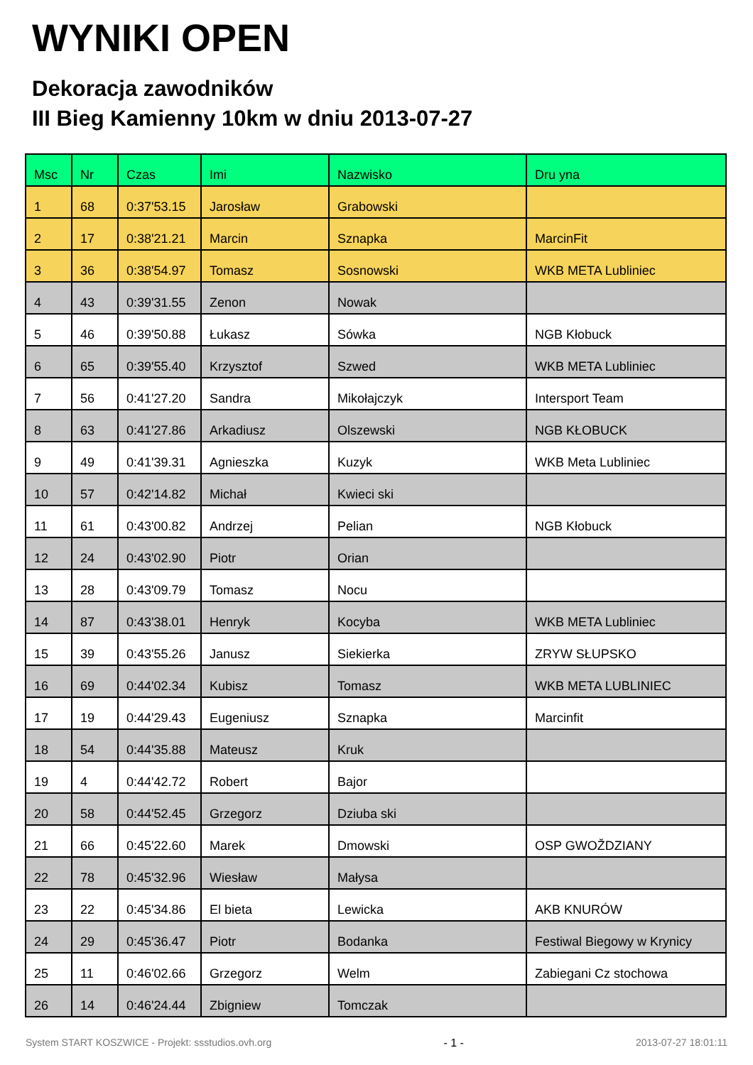WYNIKI OPEN
Dekoracja zawodników
III Bieg Kamienny 10km w dniu 2013-07-27
| Msc | Nr | Czas | Imi | Nazwisko | Dru yna |
| --- | --- | --- | --- | --- | --- |
| 1 | 68 | 0:37'53.15 | Jarosław | Grabowski | |
| 2 | 17 | 0:38'21.21 | Marcin | Sznapka | MarcinFit |
| 3 | 36 | 0:38'54.97 | Tomasz | Sosnowski | WKB META Lubliniec |
| 4 | 43 | 0:39'31.55 | Zenon | Nowak | |
| 5 | 46 | 0:39'50.88 | Łukasz | Sówka | NGB Kłobuck |
| 6 | 65 | 0:39'55.40 | Krzysztof | Szwed | WKB META Lubliniec |
| 7 | 56 | 0:41'27.20 | Sandra | Mikołajczyk | Intersport Team |
| 8 | 63 | 0:41'27.86 | Arkadiusz | Olszewski | NGB KŁOBUCK |
| 9 | 49 | 0:41'39.31 | Agnieszka | Kuzyk | WKB Meta Lubliniec |
| 10 | 57 | 0:42'14.82 | Michał | Kwieci ski | |
| 11 | 61 | 0:43'00.82 | Andrzej | Pelian | NGB Kłobuck |
| 12 | 24 | 0:43'02.90 | Piotr | Orian | |
| 13 | 28 | 0:43'09.79 | Tomasz | Nocu | |
| 14 | 87 | 0:43'38.01 | Henryk | Kocyba | WKB META Lubliniec |
| 15 | 39 | 0:43'55.26 | Janusz | Siekierka | ZRYW SŁUPSKO |
| 16 | 69 | 0:44'02.34 | Kubisz | Tomasz | WKB META LUBLINIEC |
| 17 | 19 | 0:44'29.43 | Eugeniusz | Sznapka | Marcinfit |
| 18 | 54 | 0:44'35.88 | Mateusz | Kruk | |
| 19 | 4 | 0:44'42.72 | Robert | Bajor | |
| 20 | 58 | 0:44'52.45 | Grzegorz | Dziuba ski | |
| 21 | 66 | 0:45'22.60 | Marek | Dmowski | OSP GWOŽDZIANY |
| 22 | 78 | 0:45'32.96 | Wiesław | Małysa | |
| 23 | 22 | 0:45'34.86 | El bieta | Lewicka | AKB KNURÓW |
| 24 | 29 | 0:45'36.47 | Piotr | Bodanka | Festiwal Biegowy w Krynicy |
| 25 | 11 | 0:46'02.66 | Grzegorz | Welm | Zabiegani Cz stochowa |
| 26 | 14 | 0:46'24.44 | Zbigniew | Tomczak | |
System START KOSZWICE - Projekt: ssstudios.ovh.org - 1 - 2013-07-27 18:01:11